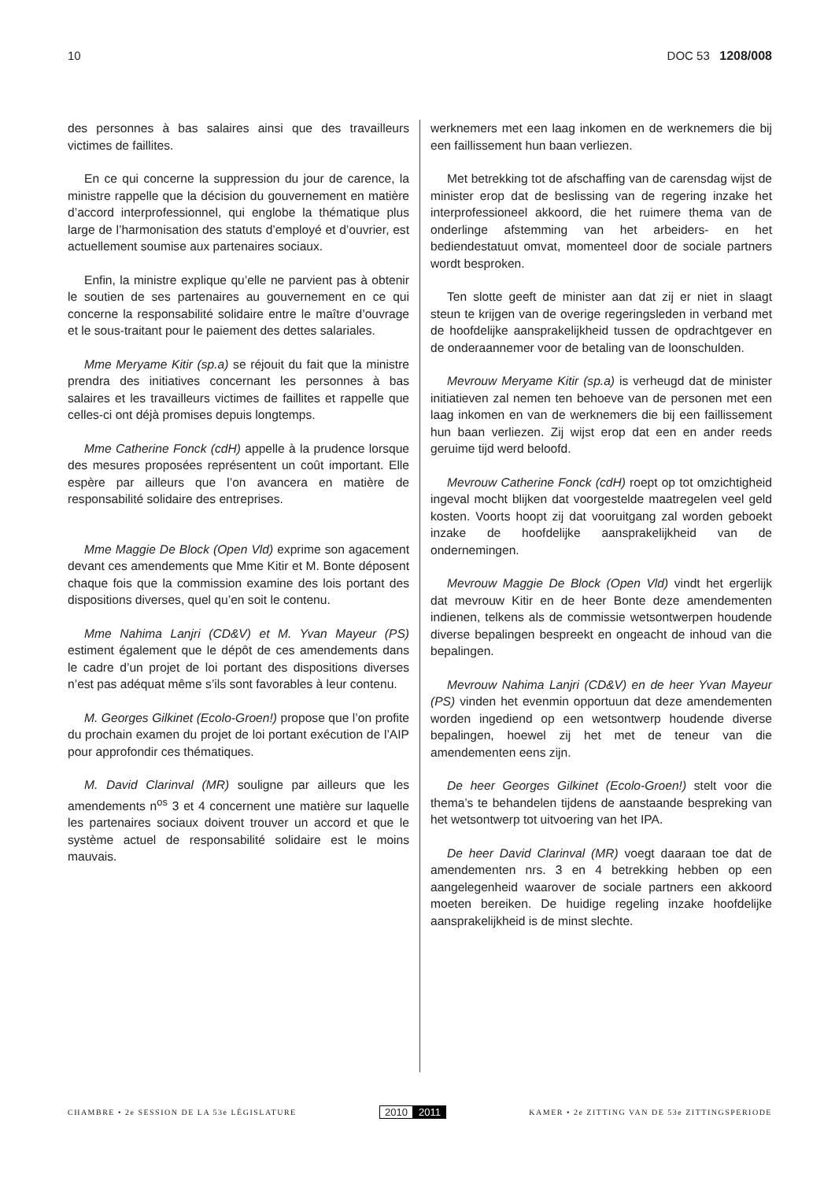10 DOC 53 1208/008
des personnes à bas salaires ainsi que des travailleurs victimes de faillites.
En ce qui concerne la suppression du jour de carence, la ministre rappelle que la décision du gouvernement en matière d’accord interprofessionnel, qui englobe la thématique plus large de l’harmonisation des statuts d’employé et d’ouvrier, est actuellement soumise aux partenaires sociaux.
Enfin, la ministre explique qu’elle ne parvient pas à obtenir le soutien de ses partenaires au gouvernement en ce qui concerne la responsabilité solidaire entre le maître d’ouvrage et le sous-traitant pour le paiement des dettes salariales.
Mme Meryame Kitir (sp.a) se réjouit du fait que la ministre prendra des initiatives concernant les personnes à bas salaires et les travailleurs victimes de faillites et rappelle que celles-ci ont déjà promises depuis longtemps.
Mme Catherine Fonck (cdH) appelle à la prudence lorsque des mesures proposées représentent un coût important. Elle espère par ailleurs que l’on avancera en matière de responsabilité solidaire des entreprises.
Mme Maggie De Block (Open Vld) exprime son agacement devant ces amendements que Mme Kitir et M. Bonte déposent chaque fois que la commission examine des lois portant des dispositions diverses, quel qu’en soit le contenu.
Mme Nahima Lanjri (CD&V) et M. Yvan Mayeur (PS) estiment également que le dépôt de ces amendements dans le cadre d’un projet de loi portant des dispositions diverses n’est pas adéquat même s’ils sont favorables à leur contenu.
M. Georges Gilkinet (Ecolo-Groen!) propose que l’on profite du prochain examen du projet de loi portant exécution de l’AIP pour approfondir ces thématiques.
M. David Clarinval (MR) souligne par ailleurs que les amendements n<sup>os</sup> 3 et 4 concernent une matière sur laquelle les partenaires sociaux doivent trouver un accord et que le système actuel de responsabilité solidaire est le moins mauvais.
werknemers met een laag inkomen en de werknemers die bij een faillissement hun baan verliezen.
Met betrekking tot de afschaffing van de carensdag wijst de minister erop dat de beslissing van de regering inzake het interprofessioneel akkoord, die het ruimere thema van de onderlinge afstemming van het arbeiders- en het bediendestatuut omvat, momenteel door de sociale partners wordt besproken.
Ten slotte geeft de minister aan dat zij er niet in slaagt steun te krijgen van de overige regeringsleden in verband met de hoofdelijke aansprakelijkheid tussen de opdrachtgever en de onderaannemer voor de betaling van de loonschulden.
Mevrouw Meryame Kitir (sp.a) is verheugd dat de minister initiatieven zal nemen ten behoeve van de personen met een laag inkomen en van de werknemers die bij een faillissement hun baan verliezen. Zij wijst erop dat een en ander reeds geruime tijd werd beloofd.
Mevrouw Catherine Fonck (cdH) roept op tot omzichtigheid ingeval mocht blijken dat voorgestelde maatregelen veel geld kosten. Voorts hoopt zij dat vooruitgang zal worden geboekt inzake de hoofdelijke aansprakelijkheid van de ondernemingen.
Mevrouw Maggie De Block (Open Vld) vindt het ergerlijk dat mevrouw Kitir en de heer Bonte deze amendementen indienen, telkens als de commissie wetsontwerpen houdende diverse bepalingen bespreekt en ongeacht de inhoud van die bepalingen.
Mevrouw Nahima Lanjri (CD&V) en de heer Yvan Mayeur (PS) vinden het evenmin opportuun dat deze amendementen worden ingediend op een wetsontwerp houdende diverse bepalingen, hoewel zij het met de teneur van die amendementen eens zijn.
De heer Georges Gilkinet (Ecolo-Groen!) stelt voor die thema’s te behandelen tijdens de aanstaande bespreking van het wetsontwerp tot uitvoering van het IPA.
De heer David Clarinval (MR) voegt daaraan toe dat de amendementen nrs. 3 en 4 betrekking hebben op een aangelegenheid waarover de sociale partners een akkoord moeten bereiken. De huidige regeling inzake hoofdelijke aansprakelijkheid is de minst slechte.
CHAMBRE • 2e SESSION DE LA 53e LÉGISLATURE 2010 2011 KAMER • 2e ZITTING VAN DE 53e ZITTINGSPERIODE